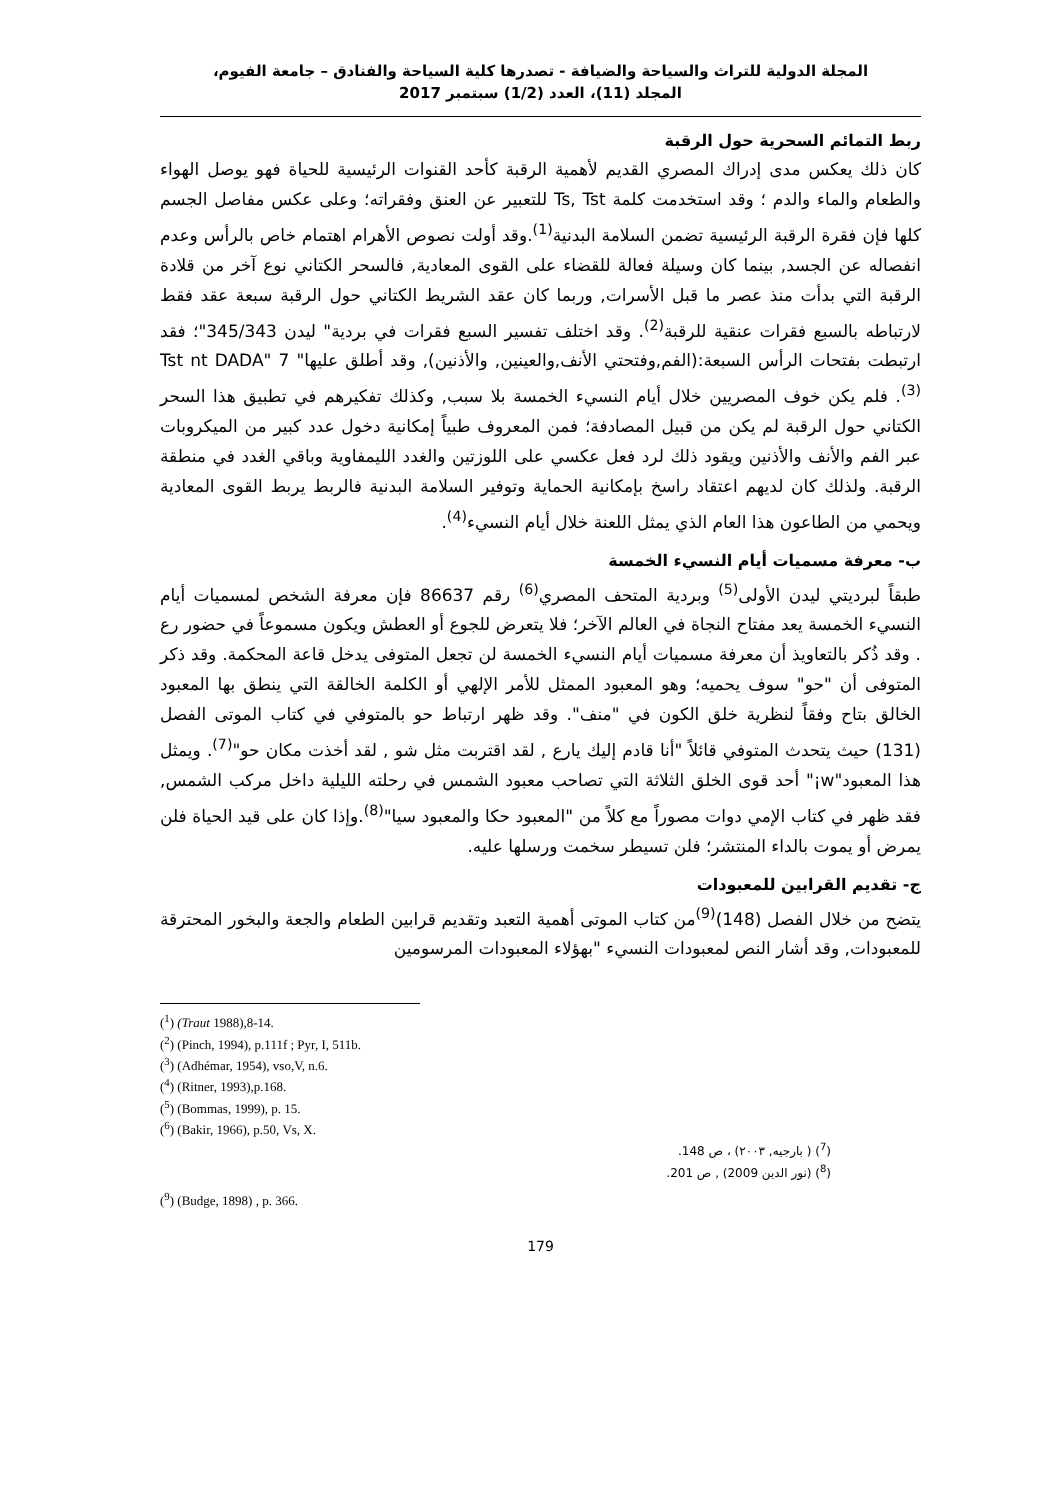المجلة الدولية للتراث والسياحة والضيافة - تصدرها كلية السياحة والفنادق – جامعة الفيوم،
المجلد (11)، العدد (1/2) سبتمبر 2017
ربط التمائم السحرية حول الرقبة
كان ذلك يعكس مدى إدراك المصري القديم لأهمية الرقبة كأحد القنوات الرئيسية للحياة فهو يوصل الهواء والطعام والماء والدم ؛ وقد استخدمت كلمة Ts, Tst للتعبير عن العنق وفقراته؛ وعلى عكس مفاصل الجسم كلها فإن فقرة الرقبة الرئيسية تضمن السلامة البدنية<sup>(1)</sup>.وقد أولت نصوص الأهرام اهتمام خاص بالرأس وعدم انفصاله عن الجسد, بينما كان وسيلة فعالة للقضاء على القوى المعادية, فالسحر الكتاني نوع آخر من قلادة الرقبة التي بدأت منذ عصر ما قبل الأسرات, وربما كان عقد الشريط الكتاني حول الرقبة سبعة عقد فقط لارتباطه بالسبع فقرات عنقية للرقبة<sup>(2)</sup>. وقد اختلف تفسير السبع فقرات في بردية" ليدن 345/343"؛ فقد ارتبطت بفتحات الرأس السبعة:(الفم,وفتحتي الأنف,والعينين, والأذنين), وقد أطلق عليها" 7 Tst nt DADA"<sup>(3)</sup>. فلم يكن خوف المصريين خلال أيام النسيء الخمسة بلا سبب, وكذلك تفكيرهم في تطبيق هذا السحر الكتاني حول الرقبة لم يكن من قبيل المصادفة؛ فمن المعروف طبياً إمكانية دخول عدد كبير من الميكروبات عبر الفم والأنف والأذنين ويقود ذلك لرد فعل عكسي على اللوزتين والغدد الليمفاوية وباقي الغدد في منطقة الرقبة. ولذلك كان لديهم اعتقاد راسخ بإمكانية الحماية وتوفير السلامة البدنية فالربط يربط القوى المعادية ويحمي من الطاعون هذا العام الذي يمثل اللعنة خلال أيام النسيء<sup>(4)</sup>.
ب- معرفة مسميات أيام النسيء الخمسة
طبقاً لبرديتي ليدن الأولى<sup>(5)</sup> وبردية المتحف المصري<sup>(6)</sup> رقم 86637 فإن معرفة الشخص لمسميات أيام النسيء الخمسة يعد مفتاح النجاة في العالم الآخر؛ فلا يتعرض للجوع أو العطش ويكون مسموعاً في حضور رع . وقد ذُكر بالتعاويذ أن معرفة مسميات أيام النسيء الخمسة لن تجعل المتوفى يدخل قاعة المحكمة. وقد ذكر المتوفى أن "حو" سوف يحميه؛ وهو المعبود الممثل للأمر الإلهي أو الكلمة الخالقة التي ينطق بها المعبود الخالق بتاح وفقاً لنظرية خلق الكون في "منف". وقد ظهر ارتباط حو بالمتوفي في كتاب الموتى الفصل (131) حيث يتحدث المتوفي قائلاً "أنا قادم إليك يارع , لقد اقتربت مثل شو , لقد أخذت مكان حو"<sup>(7)</sup>. ويمثل هذا المعبود"w¡" أحد قوى الخلق الثلاثة التي تصاحب معبود الشمس في رحلته الليلية داخل مركب الشمس, فقد ظهر في كتاب الإمي دوات مصوراً مع كلاً من "المعبود حكا والمعبود سيا"<sup>(8)</sup>.وإذا كان على قيد الحياة فلن يمرض أو يموت بالداء المنتشر؛ فلن تسيطر سخمت ورسلها عليه.
ج- تقديم القرابين للمعبودات
يتضح من خلال الفصل (148)<sup>(9)</sup>من كتاب الموتى أهمية التعبد وتقديم قرابين الطعام والجعة والبخور المحترقة للمعبودات, وقد أشار النص لمعبودات النسيء "بهؤلاء المعبودات المرسومين
(<sup>1</sup>) (Traut 1988),8-14.
(<sup>2</sup>) (Pinch, 1994), p.111f ; Pyr, I, 511b.
(<sup>3</sup>) (Adhémar, 1954), vso,V, n.6.
(<sup>4</sup>) (Ritner, 1993),p.168.
(<sup>5</sup>) (Bommas, 1999), p. 15.
(<sup>6</sup>) (Bakir, 1966), p.50, Vs, X.
(<sup>7</sup>) ( بارجيه, ٢٠٠٣) ، ص 148.
(<sup>8</sup>) (نور الدين 2009) , ص 201.
(<sup>9</sup>) (Budge, 1898) , p. 366.
179